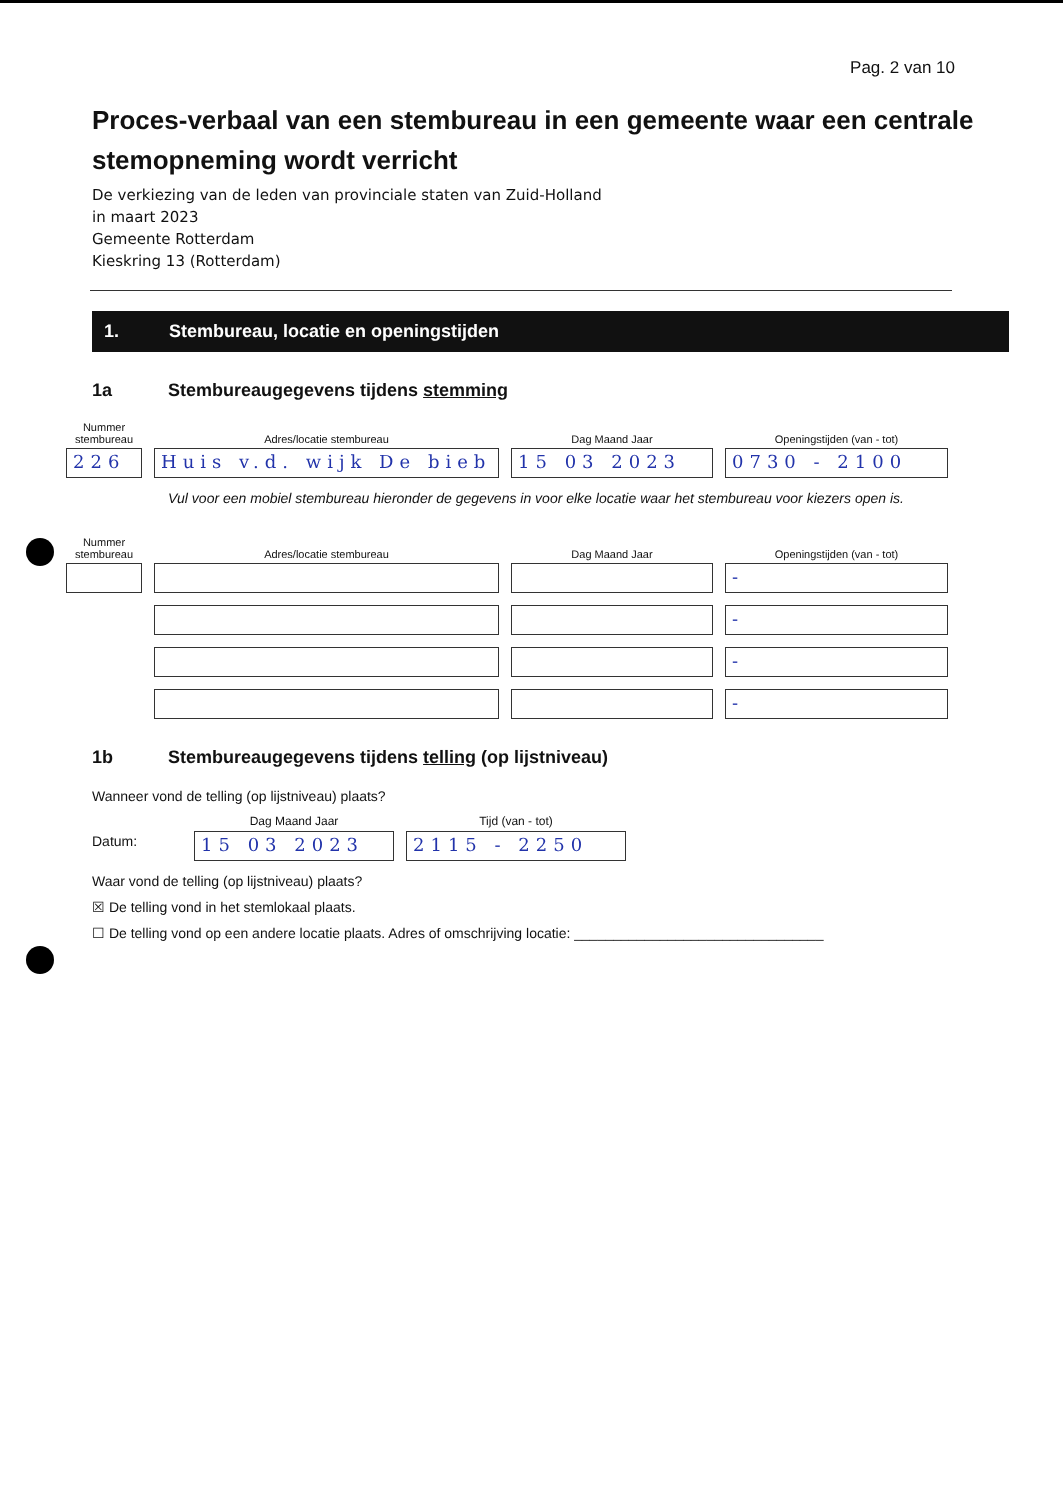Pag. 2 van 10
Proces-verbaal van een stembureau in een gemeente waar een centrale stemopneming wordt verricht
De verkiezing van de leden van provinciale staten van Zuid-Holland
in maart 2023
Gemeente Rotterdam
Kieskring 13 (Rotterdam)
1. Stembureau, locatie en openingstijden
1a Stembureaugegevens tijdens stemming
Nummer
stembureau
226
Adres/locatie stembureau
Huis v.d. wijk De bieb
Dag Maand Jaar
15 03 2023
Openingstijden (van - tot)
0730 - 2100
Vul voor een mobiel stembureau hieronder de gegevens in voor elke locatie waar het stembureau voor kiezers open is.
Nummer
stembureau
Adres/locatie stembureau
Dag Maand Jaar
Openingstijden (van - tot)
-
-
-
-
1b Stembureaugegevens tijdens telling (op lijstniveau)
Wanneer vond de telling (op lijstniveau) plaats?
Datum:
Dag Maand Jaar
15 03 2023
Tijd (van - tot)
2115 - 2250
Waar vond de telling (op lijstniveau) plaats?
☒ De telling vond in het stemlokaal plaats.
☐ De telling vond op een andere locatie plaats. Adres of omschrijving locatie: ________________________________